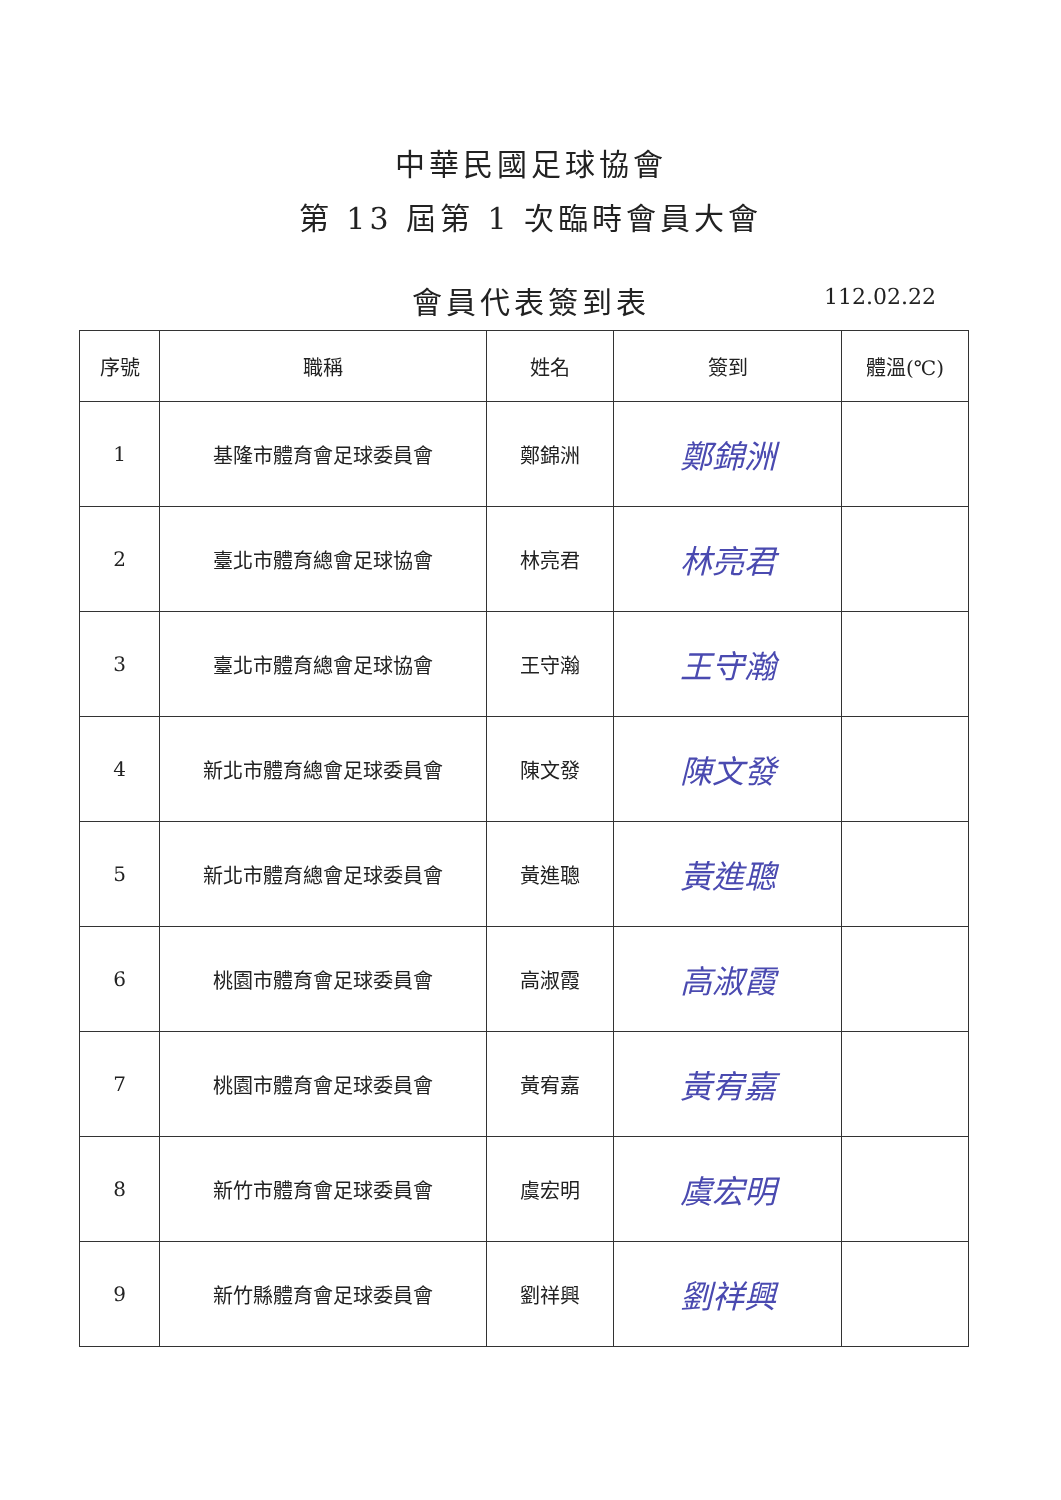中華民國足球協會
第 13 屆第 1 次臨時會員大會
會員代表簽到表
112.02.22
| 序號 | 職稱 | 姓名 | 簽到 | 體溫(℃) |
| --- | --- | --- | --- | --- |
| 1 | 基隆市體育會足球委員會 | 鄭錦洲 | 鄭錦洲 | |
| 2 | 臺北市體育總會足球協會 | 林亮君 | 林亮君 | |
| 3 | 臺北市體育總會足球協會 | 王守瀚 | 王守瀚 | |
| 4 | 新北市體育總會足球委員會 | 陳文發 | 陳文發 | |
| 5 | 新北市體育總會足球委員會 | 黃進聰 | 黃進聰 | |
| 6 | 桃園市體育會足球委員會 | 高淑霞 | 高淑霞 | |
| 7 | 桃園市體育會足球委員會 | 黃宥嘉 | 黃宥嘉 | |
| 8 | 新竹市體育會足球委員會 | 虞宏明 | 虞宏明 | |
| 9 | 新竹縣體育會足球委員會 | 劉祥興 | 劉祥興 | |